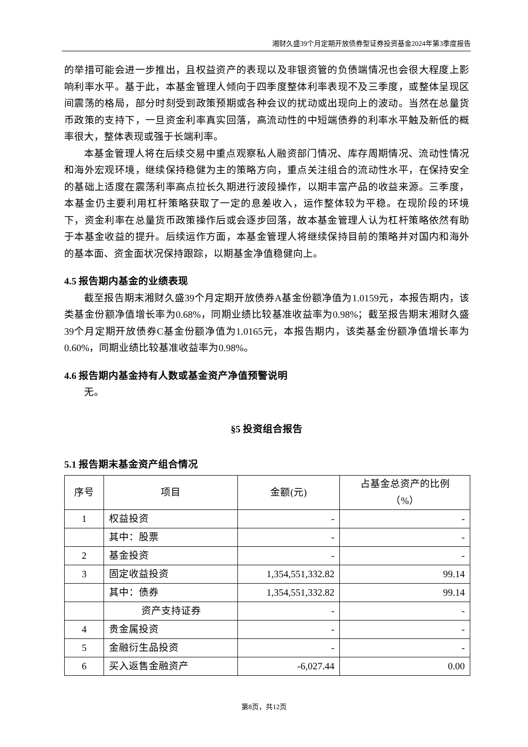湘财久盛39个月定期开放债券型证券投资基金2024年第3季度报告
的举措可能会进一步推出，且权益资产的表现以及非银资管的负债端情况也会很大程度上影响利率水平。基于此，本基金管理人倾向于四季度整体利率表现不及三季度，或整体呈现区间震荡的格局，部分时刻受到政策预期或各种会议的扰动或出现向上的波动。当然在总量货币政策的支持下，一旦资金利率真实回落，高流动性的中短端债券的利率水平触及新低的概率很大，整体表现或强于长端利率。
本基金管理人将在后续交易中重点观察私人融资部门情况、库存周期情况、流动性情况和海外宏观环境，继续保持稳健为主的策略方向，重点关注组合的流动性水平，在保持安全的基础上适度在震荡利率高点拉长久期进行波段操作，以期丰富产品的收益来源。三季度，本基金仍主要利用杠杆策略获取了一定的息差收入，运作整体较为平稳。在现阶段的环境下，资金利率在总量货币政策操作后或会逐步回落，故本基金管理人认为杠杆策略依然有助于本基金收益的提升。后续运作方面，本基金管理人将继续保持目前的策略并对国内和海外的基本面、资金面状况保持跟踪，以期基金净值稳健向上。
4.5 报告期内基金的业绩表现
截至报告期末湘财久盛39个月定期开放债券A基金份额净值为1.0159元，本报告期内，该类基金份额净值增长率为0.68%，同期业绩比较基准收益率为0.98%；截至报告期末湘财久盛39个月定期开放债券C基金份额净值为1.0165元，本报告期内，该类基金份额净值增长率为0.60%，同期业绩比较基准收益率为0.98%。
4.6 报告期内基金持有人数或基金资产净值预警说明
无。
§5 投资组合报告
5.1 报告期末基金资产组合情况
| 序号 | 项目 | 金额(元) | 占基金总资产的比例 （%） |
| --- | --- | --- | --- |
| 1 | 权益投资 | - | - |
| | 其中：股票 | - | - |
| 2 | 基金投资 | - | - |
| 3 | 固定收益投资 | 1,354,551,332.82 | 99.14 |
| | 其中：债券 | 1,354,551,332.82 | 99.14 |
| | 资产支持证券 | - | - |
| 4 | 贵金属投资 | - | - |
| 5 | 金融衍生品投资 | - | - |
| 6 | 买入返售金融资产 | -6,027.44 | 0.00 |
第8页，共12页